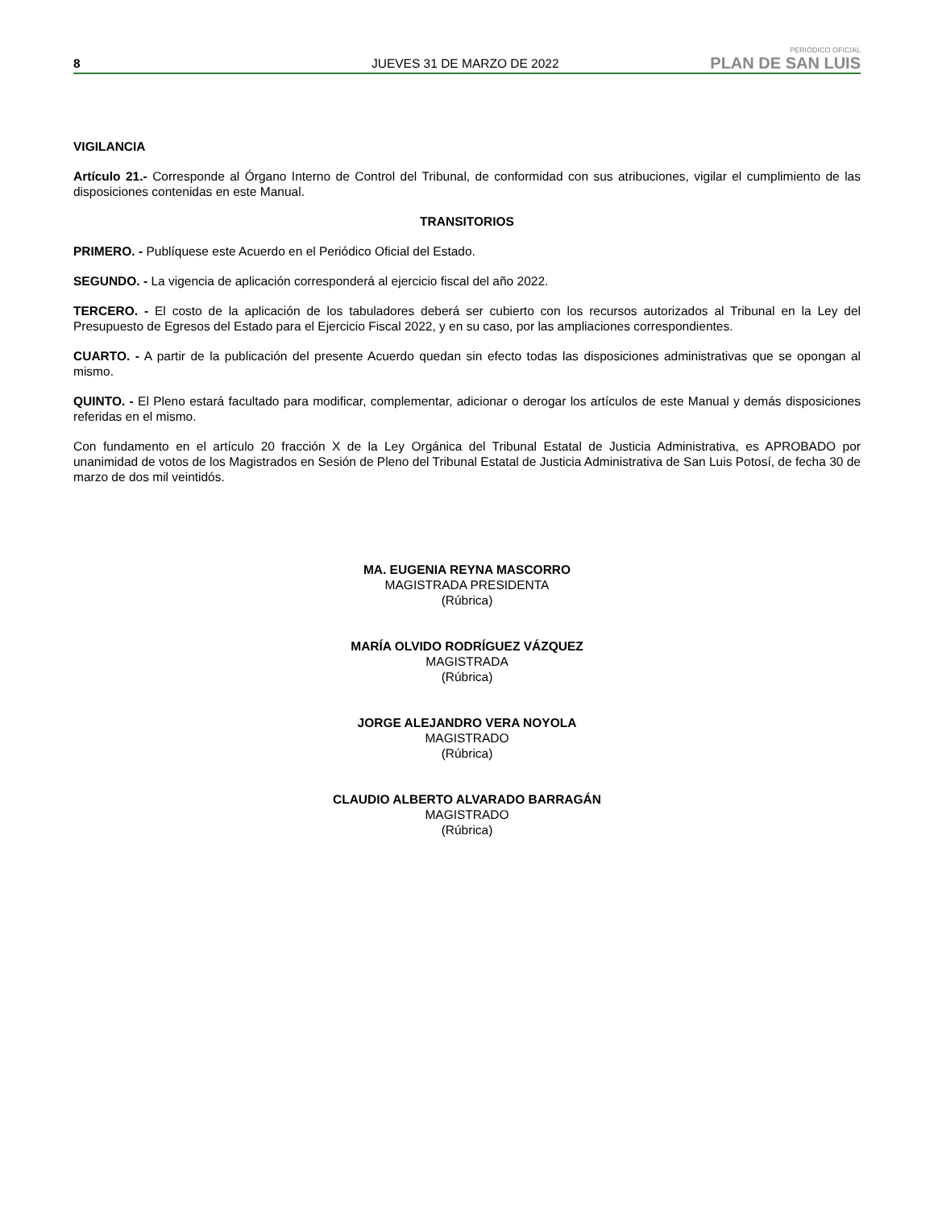8 JUEVES 31 DE MARZO DE 2022 PERIÓDICO OFICIAL
PLAN DE SAN LUIS
VIGILANCIA
Artículo 21.- Corresponde al Órgano Interno de Control del Tribunal, de conformidad con sus atribuciones, vigilar el cumplimiento de las disposiciones contenidas en este Manual.
TRANSITORIOS
PRIMERO. - Publíquese este Acuerdo en el Periódico Oficial del Estado.
SEGUNDO. - La vigencia de aplicación corresponderá al ejercicio fiscal del año 2022.
TERCERO. - El costo de la aplicación de los tabuladores deberá ser cubierto con los recursos autorizados al Tribunal en la Ley del Presupuesto de Egresos del Estado para el Ejercicio Fiscal 2022, y en su caso, por las ampliaciones correspondientes.
CUARTO. - A partir de la publicación del presente Acuerdo quedan sin efecto todas las disposiciones administrativas que se opongan al mismo.
QUINTO. - El Pleno estará facultado para modificar, complementar, adicionar o derogar los artículos de este Manual y demás disposiciones referidas en el mismo.
Con fundamento en el artículo 20 fracción X de la Ley Orgánica del Tribunal Estatal de Justicia Administrativa, es APROBADO por unanimidad de votos de los Magistrados en Sesión de Pleno del Tribunal Estatal de Justicia Administrativa de San Luis Potosí, de fecha 30 de marzo de dos mil veintidós.
MA. EUGENIA REYNA MASCORRO
MAGISTRADA PRESIDENTA
(Rúbrica)
MARÍA OLVIDO RODRÍGUEZ VÁZQUEZ
MAGISTRADA
(Rúbrica)
JORGE ALEJANDRO VERA NOYOLA
MAGISTRADO
(Rúbrica)
CLAUDIO ALBERTO ALVARADO BARRAGÁN
MAGISTRADO
(Rúbrica)